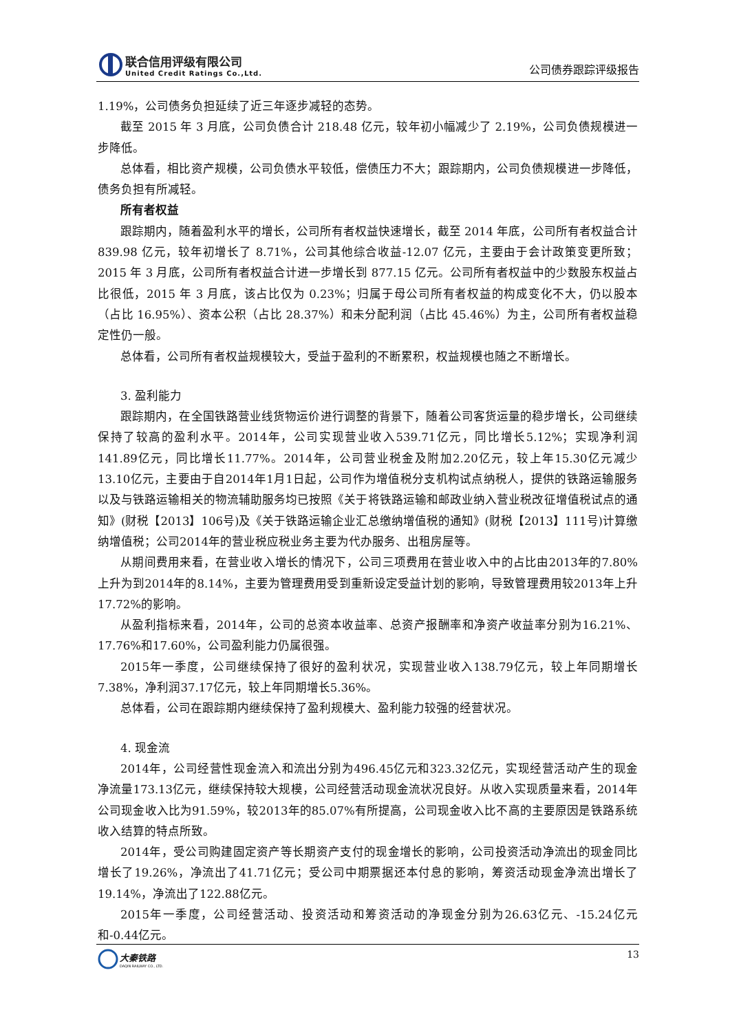联合信用评级有限公司
United Credit Ratings Co.,Ltd.
公司债券跟踪评级报告
1.19%，公司债务负担延续了近三年逐步减轻的态势。
截至 2015 年 3 月底，公司负债合计 218.48 亿元，较年初小幅减少了 2.19%，公司负债规模进一步降低。
总体看，相比资产规模，公司负债水平较低，偿债压力不大；跟踪期内，公司负债规模进一步降低，债务负担有所减轻。
所有者权益
跟踪期内，随着盈利水平的增长，公司所有者权益快速增长，截至 2014 年底，公司所有者权益合计 839.98 亿元，较年初增长了 8.71%，公司其他综合收益-12.07 亿元，主要由于会计政策变更所致；2015 年 3 月底，公司所有者权益合计进一步增长到 877.15 亿元。公司所有者权益中的少数股东权益占比很低，2015 年 3 月底，该占比仅为 0.23%；归属于母公司所有者权益的构成变化不大，仍以股本（占比 16.95%）、资本公积（占比 28.37%）和未分配利润（占比 45.46%）为主，公司所有者权益稳定性仍一般。
总体看，公司所有者权益规模较大，受益于盈利的不断累积，权益规模也随之不断增长。
3. 盈利能力
跟踪期内，在全国铁路营业线货物运价进行调整的背景下，随着公司客货运量的稳步增长，公司继续保持了较高的盈利水平。2014年，公司实现营业收入539.71亿元，同比增长5.12%；实现净利润141.89亿元，同比增长11.77%。2014年，公司营业税金及附加2.20亿元，较上年15.30亿元减少13.10亿元，主要由于自2014年1月1日起，公司作为增值税分支机构试点纳税人，提供的铁路运输服务以及与铁路运输相关的物流辅助服务均已按照《关于将铁路运输和邮政业纳入营业税改征增值税试点的通知》(财税【2013】106号)及《关于铁路运输企业汇总缴纳增值税的通知》(财税【2013】111号)计算缴纳增值税；公司2014年的营业税应税业务主要为代办服务、出租房屋等。
从期间费用来看，在营业收入增长的情况下，公司三项费用在营业收入中的占比由2013年的7.80%上升为到2014年的8.14%，主要为管理费用受到重新设定受益计划的影响，导致管理费用较2013年上升17.72%的影响。
从盈利指标来看，2014年，公司的总资本收益率、总资产报酬率和净资产收益率分别为16.21%、17.76%和17.60%，公司盈利能力仍属很强。
2015年一季度，公司继续保持了很好的盈利状况，实现营业收入138.79亿元，较上年同期增长7.38%，净利润37.17亿元，较上年同期增长5.36%。
总体看，公司在跟踪期内继续保持了盈利规模大、盈利能力较强的经营状况。
4. 现金流
2014年，公司经营性现金流入和流出分别为496.45亿元和323.32亿元，实现经营活动产生的现金净流量173.13亿元，继续保持较大规模，公司经营活动现金流状况良好。从收入实现质量来看，2014年公司现金收入比为91.59%，较2013年的85.07%有所提高，公司现金收入比不高的主要原因是铁路系统收入结算的特点所致。
2014年，受公司购建固定资产等长期资产支付的现金增长的影响，公司投资活动净流出的现金同比增长了19.26%，净流出了41.71亿元；受公司中期票据还本付息的影响，筹资活动现金净流出增长了19.14%，净流出了122.88亿元。
2015年一季度，公司经营活动、投资活动和筹资活动的净现金分别为26.63亿元、-15.24亿元和-0.44亿元。
大秦铁路
DAQIN RAILWAY CO., LTD.
13